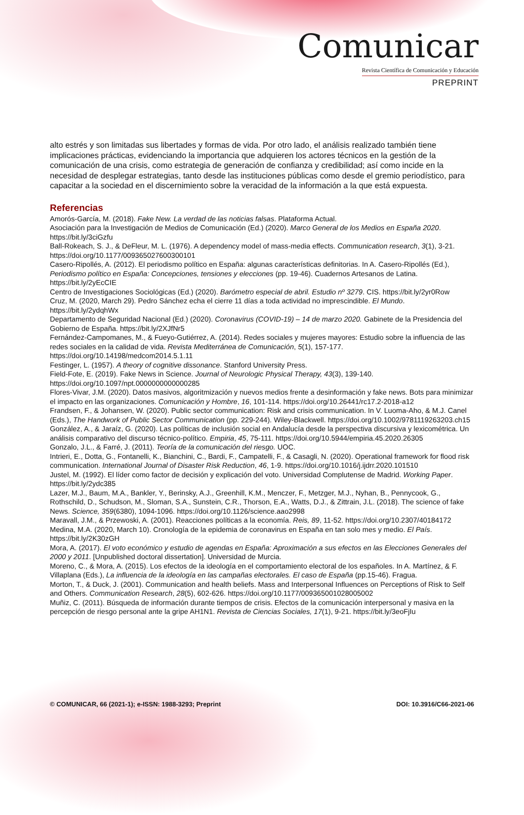Comunicar
Revista Científica de Comunicación y Educación
PREPRINT
alto estrés y son limitadas sus libertades y formas de vida. Por otro lado, el análisis realizado también tiene implicaciones prácticas, evidenciando la importancia que adquieren los actores técnicos en la gestión de la comunicación de una crisis, como estrategia de generación de confianza y credibilidad; así como incide en la necesidad de desplegar estrategias, tanto desde las instituciones públicas como desde el gremio periodístico, para capacitar a la sociedad en el discernimiento sobre la veracidad de la información a la que está expuesta.
Referencias
Amorós-García, M. (2018). Fake New. La verdad de las noticias falsas. Plataforma Actual.
Asociación para la Investigación de Medios de Comunicación (Ed.) (2020). Marco General de los Medios en España 2020. https://bit.ly/3ciGzfu
Ball-Rokeach, S. J., & DeFleur, M. L. (1976). A dependency model of mass-media effects. Communication research, 3(1), 3-21. https://doi.org/10.1177/009365027600300101
Casero-Ripollés, A. (2012). El periodismo político en España: algunas características definitorias. In A. Casero-Ripollés (Ed.), Periodismo político en España: Concepciones, tensiones y elecciones (pp. 19-46). Cuadernos Artesanos de Latina. https://bit.ly/2yEcCIE
Centro de Investigaciones Sociológicas (Ed.) (2020). Barómetro especial de abril. Estudio nº 3279. CIS. https://bit.ly/2yr0Row
Cruz, M. (2020, March 29). Pedro Sánchez echa el cierre 11 días a toda actividad no imprescindible. El Mundo. https://bit.ly/2ydqhWx
Departamento de Seguridad Nacional (Ed.) (2020). Coronavirus (COVID-19) – 14 de marzo 2020. Gabinete de la Presidencia del Gobierno de España. https://bit.ly/2XJfNr5
Fernández-Campomanes, M., & Fueyo-Gutiérrez, A. (2014). Redes sociales y mujeres mayores: Estudio sobre la influencia de las redes sociales en la calidad de vida. Revista Mediterránea de Comunicación, 5(1), 157-177. https://doi.org/10.14198/medcom2014.5.1.11
Festinger, L. (1957). A theory of cognitive dissonance. Stanford University Press.
Field-Fote, E. (2019). Fake News in Science. Journal of Neurologic Physical Therapy, 43(3), 139-140. https://doi.org/10.1097/npt.0000000000000285
Flores-Vivar, J.M. (2020). Datos masivos, algoritmización y nuevos medios frente a desinformación y fake news. Bots para minimizar el impacto en las organizaciones. Comunicación y Hombre, 16, 101-114. https://doi.org/10.26441/rc17.2-2018-a12
Frandsen, F., & Johansen, W. (2020). Public sector communication: Risk and crisis communication. In V. Luoma-Aho, & M.J. Canel (Eds.), The Handwork of Public Sector Communication (pp. 229-244). Wiley-Blackwell. https://doi.org/10.1002/9781119263203.ch15
González, A., & Jaraíz, G. (2020). Las políticas de inclusión social en Andalucía desde la perspectiva discursiva y lexicométrica. Un análisis comparativo del discurso técnico-político. Empiria, 45, 75-111. https://doi.org/10.5944/empiria.45.2020.26305
Gonzalo, J.L., & Farré, J. (2011). Teoría de la comunicación del riesgo. UOC.
Intrieri, E., Dotta, G., Fontanelli, K., Bianchini, C., Bardi, F., Campatelli, F., & Casagli, N. (2020). Operational framework for flood risk communication. International Journal of Disaster Risk Reduction, 46, 1-9. https://doi.org/10.1016/j.ijdrr.2020.101510
Justel, M. (1992). El líder como factor de decisión y explicación del voto. Universidad Complutense de Madrid. Working Paper. https://bit.ly/2ydc385
Lazer, M.J., Baum, M.A., Bankler, Y., Berinsky, A.J., Greenhill, K.M., Menczer, F., Metzger, M.J., Nyhan, B., Pennycook, G., Rothschild, D., Schudson, M., Sloman, S.A., Sunstein, C.R., Thorson, E.A., Watts, D.J., & Zittrain, J.L. (2018). The science of fake News. Science, 359(6380), 1094-1096. https://doi.org/10.1126/science.aao2998
Maravall, J.M., & Przewoski, A. (2001). Reacciones políticas a la economía. Reis, 89, 11-52. https://doi.org/10.2307/40184172
Medina, M.A. (2020, March 10). Cronología de la epidemia de coronavirus en España en tan solo mes y medio. El País. https://bit.ly/2K30zGH
Mora, A. (2017). El voto económico y estudio de agendas en España: Aproximación a sus efectos en las Elecciones Generales del 2000 y 2011. [Unpublished doctoral dissertation]. Universidad de Murcia.
Moreno, C., & Mora, A. (2015). Los efectos de la ideología en el comportamiento electoral de los españoles. In A. Martínez, & F. Villaplana (Eds.), La influencia de la ideología en las campañas electorales. El caso de España (pp.15-46). Fragua.
Morton, T., & Duck, J. (2001). Communication and health beliefs. Mass and Interpersonal Influences on Perceptions of Risk to Self and Others. Communication Research, 28(5), 602-626. https://doi.org/10.1177/009365001028005002
Muñiz, C. (2011). Búsqueda de información durante tiempos de crisis. Efectos de la comunicación interpersonal y masiva en la percepción de riesgo personal ante la gripe AH1N1. Revista de Ciencias Sociales, 17(1), 9-21. https://bit.ly/3eoFjIu
© COMUNICAR, 66 (2021-1); e-ISSN: 1988-3293; Preprint DOI: 10.3916/C66-2021-06